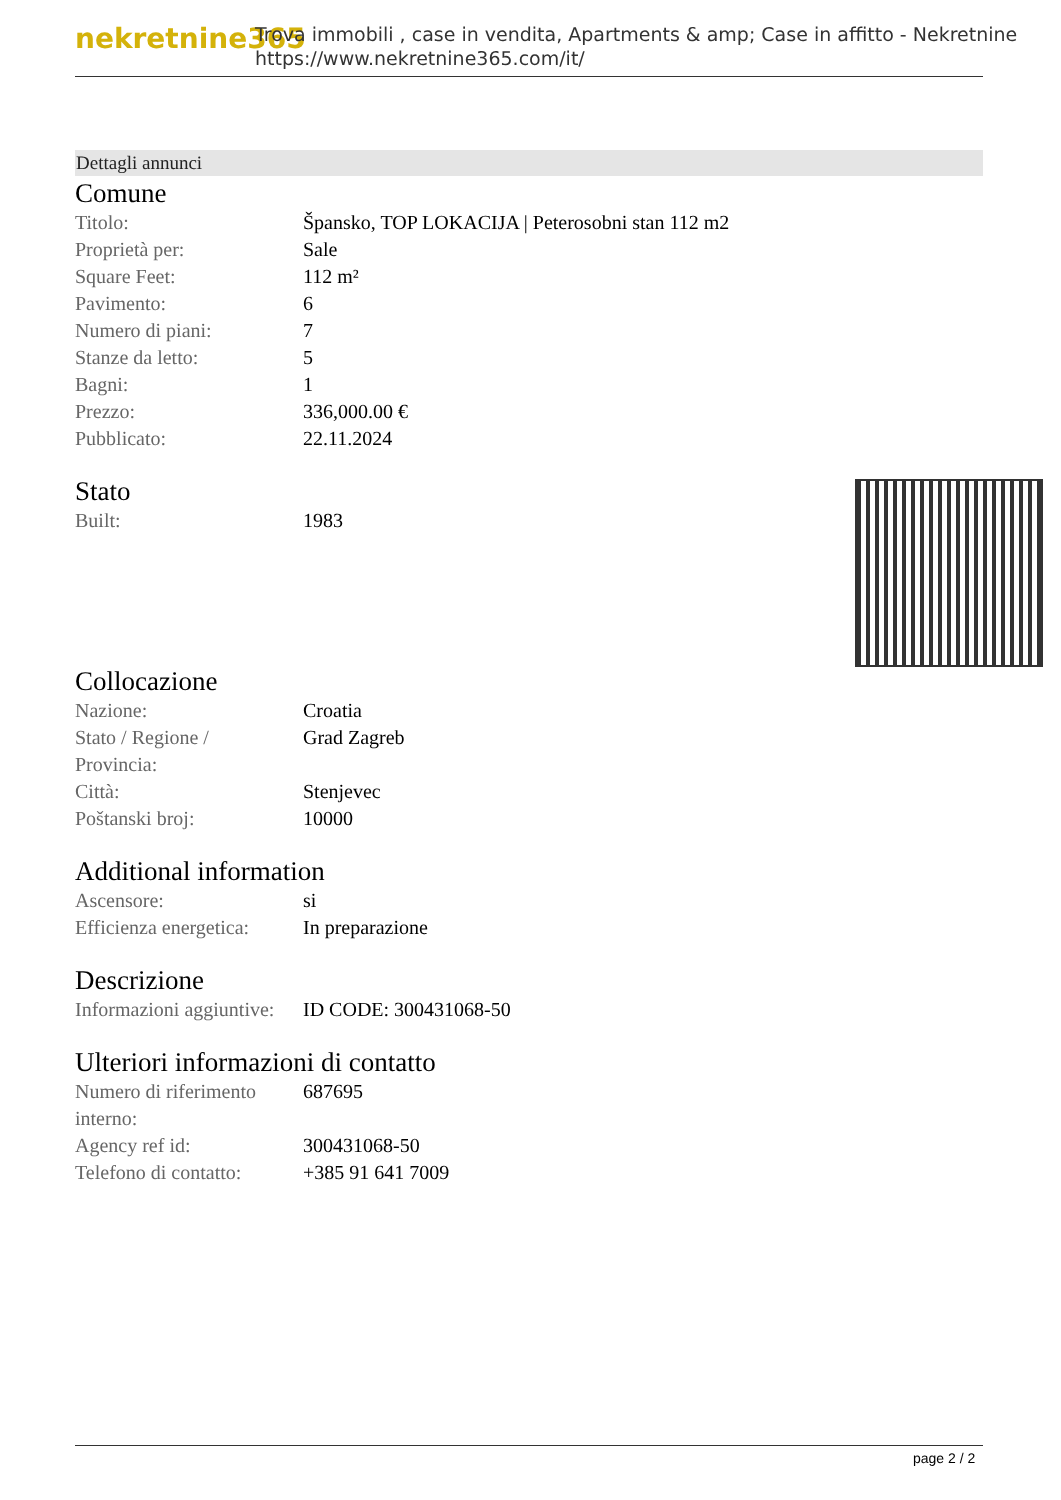nekretnine365
Trova immobili , case in vendita, Apartments & amp; Case in affitto - Nekretnine
https://www.nekretnine365.com/it/
Dettagli annunci
Comune
| Titolo: | Špansko, TOP LOKACIJA / Peterosobni stan 112 m2 |
| Proprietà per: | Sale |
| Square Feet: | 112 m² |
| Pavimento: | 6 |
| Numero di piani: | 7 |
| Stanze da letto: | 5 |
| Bagni: | 1 |
| Prezzo: | 336,000.00 € |
| Pubblicato: | 22.11.2024 |
Stato
| Built: | 1983 |
Collocazione
| Nazione: | Croatia |
| Stato / Regione / Provincia: | Grad Zagreb |
| Città: | Stenjevec |
| Poštanski broj: | 10000 |
Additional information
| Ascensore: | si |
| Efficienza energetica: | In preparazione |
Descrizione
| Informazioni aggiuntive: | ID CODE: 300431068-50 |
Ulteriori informazioni di contatto
| Numero di riferimento interno: | 687695 |
| Agency ref id: | 300431068-50 |
| Telefono di contatto: | +385 91 641 7009 |
page 2 / 2